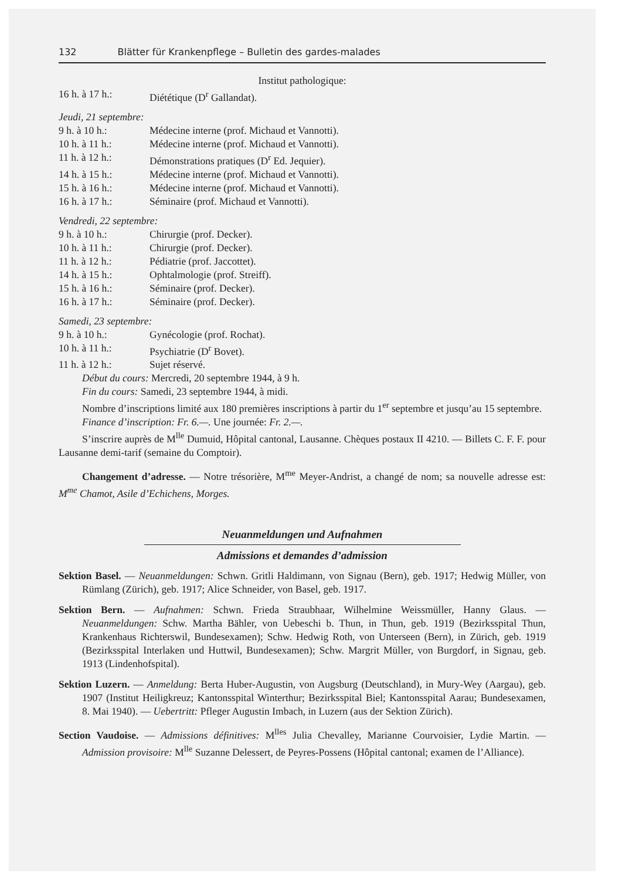132 Blätter für Krankenpflege – Bulletin des gardes-malades
Institut pathologique:
16 h. à 17 h.: Diététique (D<sup>r</sup> Gallandat).
Jeudi, 21 septembre:
9 h. à 10 h.: Médecine interne (prof. Michaud et Vannotti).
10 h. à 11 h.: Médecine interne (prof. Michaud et Vannotti).
11 h. à 12 h.: Démonstrations pratiques (D<sup>r</sup> Ed. Jequier).
14 h. à 15 h.: Médecine interne (prof. Michaud et Vannotti).
15 h. à 16 h.: Médecine interne (prof. Michaud et Vannotti).
16 h. à 17 h.: Séminaire (prof. Michaud et Vannotti).
Vendredi, 22 septembre:
9 h. à 10 h.: Chirurgie (prof. Decker).
10 h. à 11 h.: Chirurgie (prof. Decker).
11 h. à 12 h.: Pédiatrie (prof. Jaccottet).
14 h. à 15 h.: Ophtalmologie (prof. Streiff).
15 h. à 16 h.: Séminaire (prof. Decker).
16 h. à 17 h.: Séminaire (prof. Decker).
Samedi, 23 septembre:
9 h. à 10 h.: Gynécologie (prof. Rochat).
10 h. à 11 h.: Psychiatrie (D<sup>r</sup> Bovet).
11 h. à 12 h.: Sujet réservé.
Début du cours: Mercredi, 20 septembre 1944, à 9 h.
Fin du cours: Samedi, 23 septembre 1944, à midi.
Nombre d’inscriptions limité aux 180 premières inscriptions à partir du 1<sup>er</sup> septembre et jusqu’au 15 septembre.
Finance d’inscription: Fr. 6.—. Une journée: Fr. 2.—.
S’inscrire auprès de M<sup>lle</sup> Dumuid, Hôpital cantonal, Lausanne. Chèques postaux II 4210. — Billets C. F. F. pour Lausanne demi-tarif (semaine du Comptoir).
Changement d’adresse. — Notre trésorière, M<sup>me</sup> Meyer-Andrist, a changé de nom; sa nouvelle adresse est: M<sup>me</sup> Chamot, Asile d’Echichens, Morges.
Neuanmeldungen und Aufnahmen
Admissions et demandes d’admission
Sektion Basel. — Neuanmeldungen: Schwn. Gritli Haldimann, von Signau (Bern), geb. 1917; Hedwig Müller, von Rümlang (Zürich), geb. 1917; Alice Schneider, von Basel, geb. 1917.
Sektion Bern. — Aufnahmen: Schwn. Frieda Straubhaar, Wilhelmine Weissmüller, Hanny Glaus. — Neuanmeldungen: Schw. Martha Bähler, von Uebeschi b. Thun, in Thun, geb. 1919 (Bezirksspital Thun, Krankenhaus Richterswil, Bundesexamen); Schw. Hedwig Roth, von Unterseen (Bern), in Zürich, geb. 1919 (Bezirksspital Interlaken und Huttwil, Bundesexamen); Schw. Margrit Müller, von Burgdorf, in Signau, geb. 1913 (Lindenhofspital).
Sektion Luzern. — Anmeldung: Berta Huber-Augustin, von Augsburg (Deutschland), in Mury-Wey (Aargau), geb. 1907 (Institut Heiligkreuz; Kantonsspital Winterthur; Bezirksspital Biel; Kantonsspital Aarau; Bundesexamen, 8. Mai 1940). — Uebertritt: Pfleger Augustin Imbach, in Luzern (aus der Sektion Zürich).
Section Vaudoise. — Admissions définitives: M<sup>lles</sup> Julia Chevalley, Marianne Courvoisier, Lydie Martin. — Admission provisoire: M<sup>lle</sup> Suzanne Delessert, de Peyres-Possens (Hôpital cantonal; examen de l’Alliance).